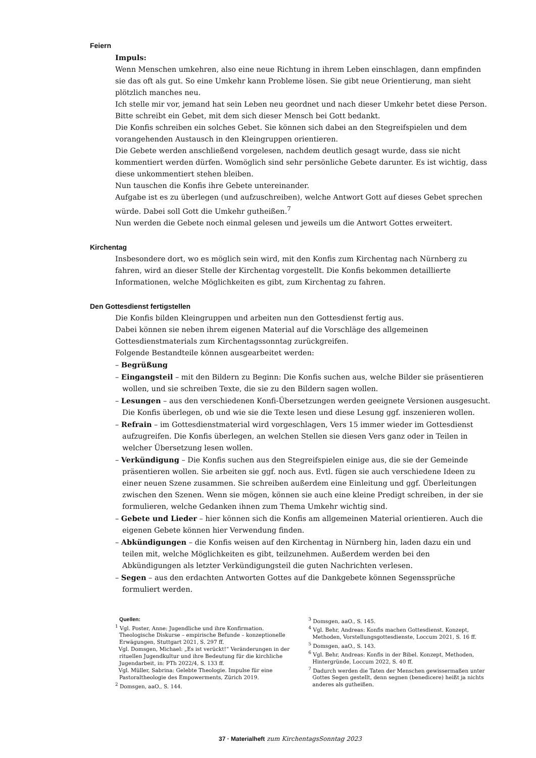Feiern
Impuls:
Wenn Menschen umkehren, also eine neue Richtung in ihrem Leben einschlagen, dann empfinden sie das oft als gut. So eine Umkehr kann Probleme lösen. Sie gibt neue Orientierung, man sieht plötzlich manches neu.
Ich stelle mir vor, jemand hat sein Leben neu geordnet und nach dieser Umkehr betet diese Person. Bitte schreibt ein Gebet, mit dem sich dieser Mensch bei Gott bedankt.
Die Konfis schreiben ein solches Gebet. Sie können sich dabei an den Stegreifspielen und dem vorangehenden Austausch in den Kleingruppen orientieren.
Die Gebete werden anschließend vorgelesen, nachdem deutlich gesagt wurde, dass sie nicht kommentiert werden dürfen. Womöglich sind sehr persönliche Gebete darunter. Es ist wichtig, dass diese unkommentiert stehen bleiben.
Nun tauschen die Konfis ihre Gebete untereinander.
Aufgabe ist es zu überlegen (und aufzuschreiben), welche Antwort Gott auf dieses Gebet sprechen würde. Dabei soll Gott die Umkehr gutheißen.<sup>7</sup>
Nun werden die Gebete noch einmal gelesen und jeweils um die Antwort Gottes erweitert.
Kirchentag
Insbesondere dort, wo es möglich sein wird, mit den Konfis zum Kirchentag nach Nürnberg zu fahren, wird an dieser Stelle der Kirchentag vorgestellt. Die Konfis bekommen detaillierte Informationen, welche Möglichkeiten es gibt, zum Kirchentag zu fahren.
Den Gottesdienst fertigstellen
Die Konfis bilden Kleingruppen und arbeiten nun den Gottesdienst fertig aus.
Dabei können sie neben ihrem eigenen Material auf die Vorschläge des allgemeinen Gottesdienstmaterials zum Kirchentagssonntag zurückgreifen.
Folgende Bestandteile können ausgearbeitet werden:
– Begrüßung
– Eingangsteil – mit den Bildern zu Beginn: Die Konfis suchen aus, welche Bilder sie präsentieren wollen, und sie schreiben Texte, die sie zu den Bildern sagen wollen.
– Lesungen – aus den verschiedenen Konfi-Übersetzungen werden geeignete Versionen ausgesucht. Die Konfis überlegen, ob und wie sie die Texte lesen und diese Lesung ggf. inszenieren wollen.
– Refrain – im Gottesdienstmaterial wird vorgeschlagen, Vers 15 immer wieder im Gottesdienst aufzugreifen. Die Konfis überlegen, an welchen Stellen sie diesen Vers ganz oder in Teilen in welcher Übersetzung lesen wollen.
– Verkündigung – Die Konfis suchen aus den Stegreifspielen einige aus, die sie der Gemeinde präsentieren wollen. Sie arbeiten sie ggf. noch aus. Evtl. fügen sie auch verschiedene Ideen zu einer neuen Szene zusammen. Sie schreiben außerdem eine Einleitung und ggf. Überleitungen zwischen den Szenen. Wenn sie mögen, können sie auch eine kleine Predigt schreiben, in der sie formulieren, welche Gedanken ihnen zum Thema Umkehr wichtig sind.
– Gebete und Lieder – hier können sich die Konfis am allgemeinen Material orientieren. Auch die eigenen Gebete können hier Verwendung finden.
– Abkündigungen – die Konfis weisen auf den Kirchentag in Nürnberg hin, laden dazu ein und teilen mit, welche Möglichkeiten es gibt, teilzunehmen. Außerdem werden bei den Abkündigungen als letzter Verkündigungsteil die guten Nachrichten verlesen.
– Segen – aus den erdachten Antworten Gottes auf die Dankgebete können Segenssprüche formuliert werden.
Quellen:
<sup>1</sup> Vgl. Poster, Anne: Jugendliche und ihre Konfirmation. Theologische Diskurse – empirische Befunde – konzeptionelle Erwägungen, Stuttgart 2021, S. 297 ff.
Vgl. Domsgen, Michael: „Es ist verückt!“ Veränderungen in der rituellen Jugendkultur und ihre Bedeutung für die kirchliche Jugendarbeit, in: PTh 2022/4, S. 133 ff.
Vgl. Müller, Sabrina: Gelebte Theologie. Impulse für eine Pastoraltheologie des Empowerments, Zürich 2019.
<sup>2</sup> Domsgen, aaO., S. 144.
<sup>3</sup> Domsgen, aaO., S. 145.
<sup>4</sup> Vgl. Behr, Andreas: Konfis machen Gottesdienst. Konzept, Methoden, Vorstellungsgottesdienste, Loccum 2021, S. 16 ff.
<sup>5</sup> Domsgen, aaO., S. 143.
<sup>6</sup> Vgl. Behr, Andreas: Konfis in der Bibel. Konzept, Methoden, Hintergründe, Loccum 2022, S. 40 ff.
<sup>7</sup> Dadurch werden die Taten der Menschen gewissermaßen unter Gottes Segen gestellt, denn segnen (benedicere) heißt ja nichts anderes als gutheißen.
37 · Materialheft zum KirchentagsSonntag 2023